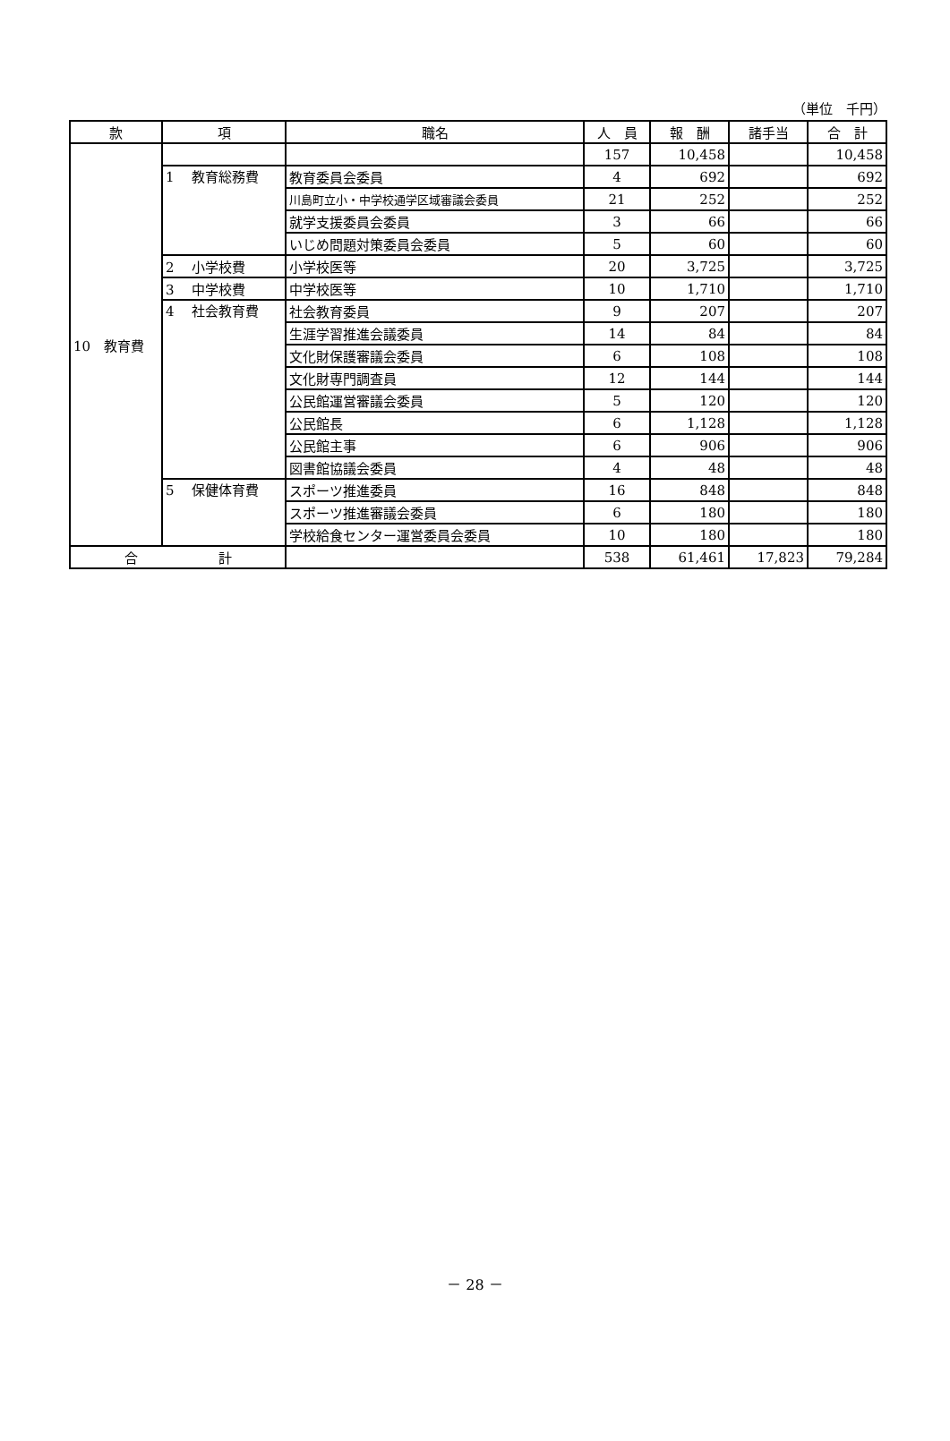（単位　千円）
| 款 | 項 | 職名 | 人 員 | 報 酬 | 諸手当 | 合 計 |
| --- | --- | --- | --- | --- | --- | --- |
| 10 教育費 | | | 157 | 10,458 | | 10,458 |
| | 1 教育総務費 | 教育委員会委員 | 4 | 692 | | 692 |
| | | 川島町立小・中学校通学区域審議会委員 | 21 | 252 | | 252 |
| | | 就学支援委員会委員 | 3 | 66 | | 66 |
| | | いじめ問題対策委員会委員 | 5 | 60 | | 60 |
| | 2 小学校費 | 小学校医等 | 20 | 3,725 | | 3,725 |
| | 3 中学校費 | 中学校医等 | 10 | 1,710 | | 1,710 |
| | 4 社会教育費 | 社会教育委員 | 9 | 207 | | 207 |
| | | 生涯学習推進会議委員 | 14 | 84 | | 84 |
| | | 文化財保護審議会委員 | 6 | 108 | | 108 |
| | | 文化財専門調査員 | 12 | 144 | | 144 |
| | | 公民館運営審議会委員 | 5 | 120 | | 120 |
| | | 公民館長 | 6 | 1,128 | | 1,128 |
| | | 公民館主事 | 6 | 906 | | 906 |
| | | 図書館協議会委員 | 4 | 48 | | 48 |
| | 5 保健体育費 | スポーツ推進委員 | 16 | 848 | | 848 |
| | | スポーツ推進審議会委員 | 6 | 180 | | 180 |
| | | 学校給食センター運営委員会委員 | 10 | 180 | | 180 |
| 合 計 | | | 538 | 61,461 | 17,823 | 79,284 |
－ 28 －